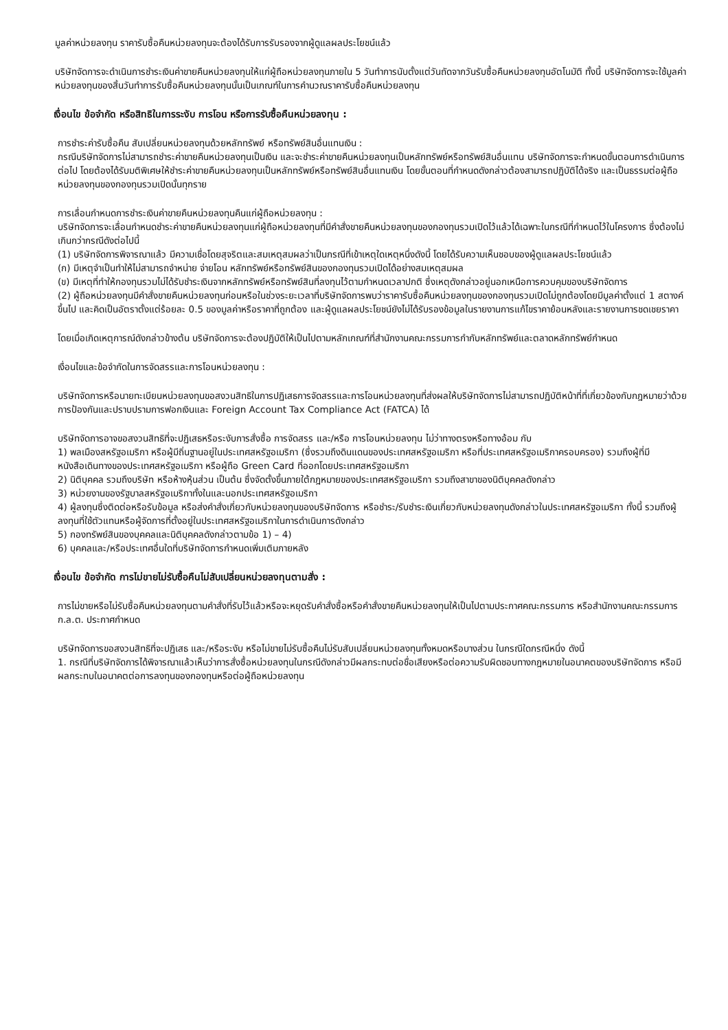มูลค่าหน่วยลงทุน ราคารับซื้อคืนหน่วยลงทุนจะต้องได้รับการรับรองจากผู้ดูแลผลประโยชน์แล้ว
บริษัทจัดการจะดำเนินการชำระเงินค่าขายคืนหน่วยลงทุนให้แก่ผู้ถือหน่วยลงทุนภายใน 5 วันทำการนับตั้งแต่วันถัดจากวันรับซื้อคืนหน่วยลงทุนอัตโนมัติ ทั้งนี้ บริษัทจัดการจะใช้มูลค่าหน่วยลงทุนของสิ้นวันทำการรับซื้อคืนหน่วยลงทุนนั้นเป็นเกณฑ์ในการคำนวณราคารับซื้อคืนหน่วยลงทุน
เงื่อนไข ข้อจำกัด หรือสิทธิในการระงับ การโอน หรือการรับซื้อคืนหน่วยลงทุน :
การชำระค่ารับซื้อคืน สับเปลี่ยนหน่วยลงทุนด้วยหลักทรัพย์ หรือทรัพย์สินอื่นแทนเงิน :
กรณีบริษัทจัดการไม่สามารถชำระค่าขายคืนหน่วยลงทุนเป็นเงิน และจะชำระค่าขายคืนหน่วยลงทุนเป็นหลักทรัพย์หรือทรัพย์สินอื่นแทน บริษัทจัดการจะกำหนดขั้นตอนการดำเนินการต่อไป โดยต้องได้รับมติพิเศษให้ชำระค่าขายคืนหน่วยลงทุนเป็นหลักทรัพย์หรือทรัพย์สินอื่นแทนเงิน โดยขั้นตอนที่กำหนดดังกล่าวต้องสามารถปฏิบัติได้จริง และเป็นธรรมต่อผู้ถือหน่วยลงทุนของกองทุนรวมเปิดนั้นทุกราย
การเลื่อนกำหนดการชำระเงินค่าขายคืนหน่วยลงทุนคืนแก่ผู้ถือหน่วยลงทุน :
บริษัทจัดการจะเลื่อนกำหนดชำระค่าขายคืนหน่วยลงทุนแก่ผู้ถือหน่วยลงทุนที่มีคำสั่งขายคืนหน่วยลงทุนของกองทุนรวมเปิดไว้แล้วได้เฉพาะในกรณีที่กำหนดไว้ในโครงการ ซึ่งต้องไม่เกินกว่ากรณีดังต่อไปนี้
(1) บริษัทจัดการพิจารณาแล้ว มีความเชื่อโดยสุจริตและสมเหตุสมผลว่าเป็นกรณีที่เข้าเหตุใดเหตุหนึ่งดังนี้ โดยได้รับความเห็นชอบของผู้ดูแลผลประโยชน์แล้ว
(ก) มีเหตุจำเป็นทำให้ไม่สามารถจำหน่าย จ่ายโอน หลักทรัพย์หรือทรัพย์สินของกองทุนรวมเปิดได้อย่างสมเหตุสมผล
(ข) มีเหตุที่ทำให้กองทุนรวมไม่ได้รับชำระเงินจากหลักทรัพย์หรือทรัพย์สินที่ลงทุนไว้ตามกำหนดเวลาปกติ ซึ่งเหตุดังกล่าวอยู่นอกเหนือการควบคุมของบริษัทจัดการ
(2) ผู้ถือหน่วยลงทุนมีคำสั่งขายคืนหน่วยลงทุนก่อนหรือในช่วงระยะเวลาที่บริษัทจัดการพบว่าราคารับซื้อคืนหน่วยลงทุนของกองทุนรวมเปิดไม่ถูกต้องโดยมีมูลค่าตั้งแต่ 1 สตางค์ขึ้นไป และคิดเป็นอัตราตั้งแต่ร้อยละ 0.5 ของมูลค่าหรือราคาที่ถูกต้อง และผู้ดูแลผลประโยชน์ยังไม่ได้รับรองข้อมูลในรายงานการแก้ไขราคาย้อนหลังและรายงานการชดเชยราคา
โดยเมื่อเกิดเหตุการณ์ดังกล่าวข้างต้น บริษัทจัดการจะต้องปฏิบัติให้เป็นไปตามหลักเกณฑ์ที่สำนักงานคณะกรรมการกำกับหลักทรัพย์และตลาดหลักทรัพย์กำหนด
เงื่อนไขและข้อจำกัดในการจัดสรรและการโอนหน่วยลงทุน :
บริษัทจัดการหรือนายทะเบียนหน่วยลงทุนขอสงวนสิทธิในการปฏิเสธการจัดสรรและการโอนหน่วยลงทุนที่ส่งผลให้บริษัทจัดการไม่สามารถปฏิบัติหน้าที่ที่เกี่ยวข้องกับกฎหมายว่าด้วยการป้องกันและปราบปรามการฟอกเงินและ Foreign Account Tax Compliance Act (FATCA) ได้
บริษัทจัดการอาจขอสงวนสิทธิที่จะปฏิเสธหรือระงับการสั่งซื้อ การจัดสรร และ/หรือ การโอนหน่วยลงทุน ไม่ว่าทางตรงหรือทางอ้อม กับ
1) พลเมืองสหรัฐอเมริกา หรือผู้มีถิ่นฐานอยู่ในประเทศสหรัฐอเมริกา (ซึ่งรวมถึงดินแดนของประเทศสหรัฐอเมริกา หรือที่ประเทศสหรัฐอเมริกาครอบครอง) รวมถึงผู้ที่มีหนังสือเดินทางของประเทศสหรัฐอเมริกา หรือผู้ถือ Green Card ที่ออกโดยประเทศสหรัฐอเมริกา
2) นิติบุคคล รวมถึงบริษัท หรือห้างหุ้นส่วน เป็นต้น ซึ่งจัดตั้งขึ้นภายใต้กฎหมายของประเทศสหรัฐอเมริกา รวมถึงสาขาของนิติบุคคลดังกล่าว
3) หน่วยงานของรัฐบาลสหรัฐอเมริกาทั้งในและนอกประเทศสหรัฐอเมริกา
4) ผู้ลงทุนซึ่งติดต่อหรือรับข้อมูล หรือส่งคำสั่งเกี่ยวกับหน่วยลงทุนของบริษัทจัดการ หรือชำระ/รับชำระเงินเกี่ยวกับหน่วยลงทุนดังกล่าวในประเทศสหรัฐอเมริกา ทั้งนี้ รวมถึงผู้ลงทุนที่ใช้ตัวแทนหรือผู้จัดการที่ตั้งอยู่ในประเทศสหรัฐอเมริกาในการดำเนินการดังกล่าว
5) กองทรัพย์สินของบุคคลและนิติบุคคลดังกล่าวตามข้อ 1) – 4)
6) บุคคลและ/หรือประเทศอื่นใดที่บริษัทจัดการกำหนดเพิ่มเติมภายหลัง
เงื่อนไข ข้อจำกัด การไม่ขายไม่รับซื้อคืนไม่สับเปลี่ยนหน่วยลงทุนตามสั่ง :
การไม่ขายหรือไม่รับซื้อคืนหน่วยลงทุนตามคำสั่งที่รับไว้แล้วหรือจะหยุดรับคำสั่งซื้อหรือคำสั่งขายคืนหน่วยลงทุนให้เป็นไปตามประกาศคณะกรรมการ หรือสำนักงานคณะกรรมการ ก.ล.ต. ประกาศกำหนด
บริษัทจัดการขอสงวนสิทธิที่จะปฏิเสธ และ/หรือระงับ หรือไม่ขายไม่รับซื้อคืนไม่รับสับเปลี่ยนหน่วยลงทุนทั้งหมดหรือบางส่วน ในกรณีใดกรณีหนึ่ง ดังนี้
1. กรณีที่บริษัทจัดการได้พิจารณาแล้วเห็นว่าการสั่งซื้อหน่วยลงทุนในกรณีดังกล่าวมีผลกระทบต่อชื่อเสียงหรือต่อความรับผิดชอบทางกฎหมายในอนาคตของบริษัทจัดการ หรือมีผลกระทบในอนาคตต่อการลงทุนของกองทุนหรือต่อผู้ถือหน่วยลงทุน